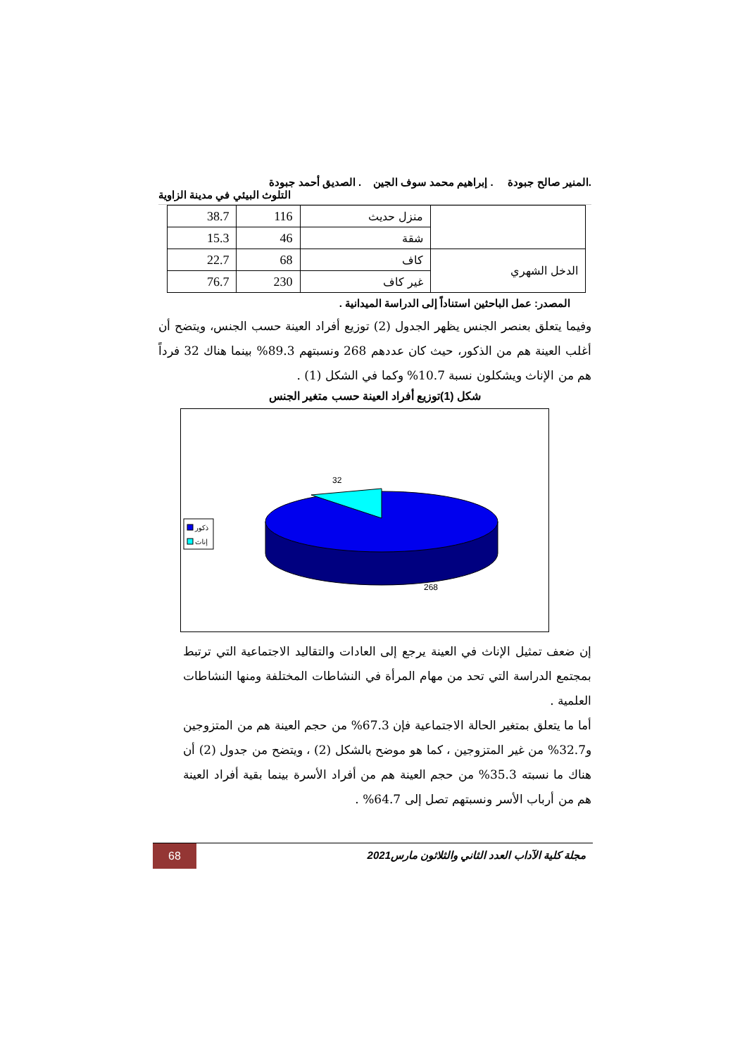.المنير صالح جبودة . إبراهيم محمد سوف الجين . الصديق أحمد جبودة
التلوث البيئي في مدينة الزاوية
| | منزل حديث | 116 | 38.7 |
| | شقة | 46 | 15.3 |
| الدخل الشهري | كاف | 68 | 22.7 |
| | غير كاف | 230 | 76.7 |
المصدر: عمل الباحثين استناداً إلى الدراسة الميدانية .
وفيما يتعلق بعنصر الجنس يظهر الجدول (2) توزيع أفراد العينة حسب الجنس، ويتضح أن أغلب العينة هم من الذكور، حيث كان عددهم 268 ونسبتهم 89.3% بينما هناك 32 فرداً هم من الإناث ويشكلون نسبة 10.7% وكما في الشكل (1) .
شكل (1)توزيع أفراد العينة حسب متغير الجنس
32
268
ذكور
إناث
إن ضعف تمثيل الإناث في العينة يرجع إلى العادات والتقاليد الاجتماعية التي ترتبط بمجتمع الدراسة التي تحد من مهام المرأة في النشاطات المختلفة ومنها النشاطات العلمية .
أما ما يتعلق بمتغير الحالة الاجتماعية فإن 67.3% من حجم العينة هم من المتزوجين و32.7% من غير المتزوجين ، كما هو موضح بالشكل (2) ، ويتضح من جدول (2) أن هناك ما نسبته 35.3% من حجم العينة هم من أفراد الأسرة بينما بقية أفراد العينة هم من أرباب الأسر ونسبتهم تصل إلى 64.7% .
68
مجلة كلية الآداب العدد الثاني والثلاثون مارس2021